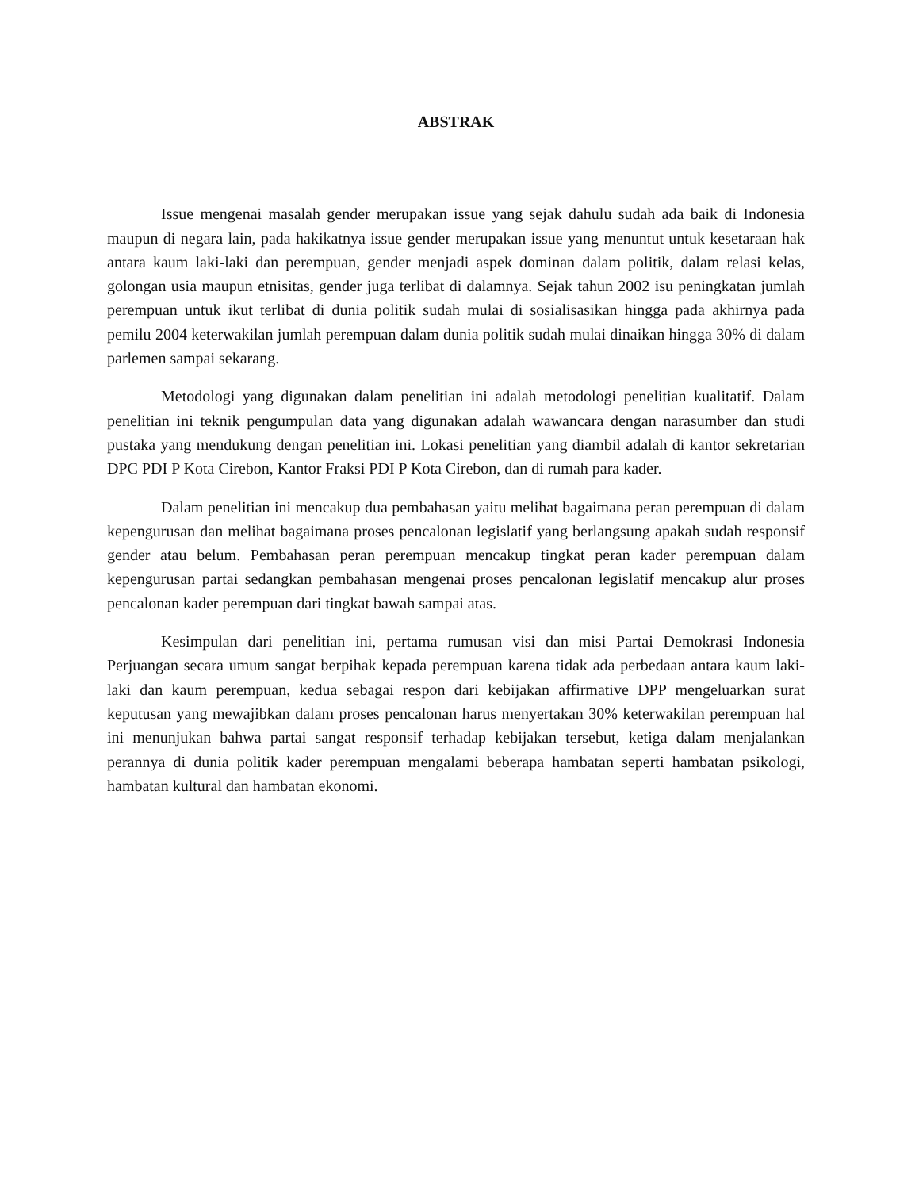ABSTRAK
Issue mengenai masalah gender merupakan issue yang sejak dahulu sudah ada baik di Indonesia maupun di negara lain, pada hakikatnya issue gender merupakan issue yang menuntut untuk kesetaraan hak antara kaum laki-laki dan perempuan, gender menjadi aspek dominan dalam politik, dalam relasi kelas, golongan usia maupun etnisitas, gender juga terlibat di dalamnya. Sejak tahun 2002 isu peningkatan jumlah perempuan untuk ikut terlibat di dunia politik sudah mulai di sosialisasikan hingga pada akhirnya pada pemilu 2004 keterwakilan jumlah perempuan dalam dunia politik sudah mulai dinaikan hingga 30% di dalam parlemen sampai sekarang.
Metodologi yang digunakan dalam penelitian ini adalah metodologi penelitian kualitatif. Dalam penelitian ini teknik pengumpulan data yang digunakan adalah wawancara dengan narasumber dan studi pustaka yang mendukung dengan penelitian ini. Lokasi penelitian yang diambil adalah di kantor sekretarian DPC PDI P Kota Cirebon, Kantor Fraksi PDI P Kota Cirebon, dan di rumah para kader.
Dalam penelitian ini mencakup dua pembahasan yaitu melihat bagaimana peran perempuan di dalam kepengurusan dan melihat bagaimana proses pencalonan legislatif yang berlangsung apakah sudah responsif gender atau belum. Pembahasan peran perempuan mencakup tingkat peran kader perempuan dalam kepengurusan partai sedangkan pembahasan mengenai proses pencalonan legislatif mencakup alur proses pencalonan kader perempuan dari tingkat bawah sampai atas.
Kesimpulan dari penelitian ini, pertama rumusan visi dan misi Partai Demokrasi Indonesia Perjuangan secara umum sangat berpihak kepada perempuan karena tidak ada perbedaan antara kaum laki-laki dan kaum perempuan, kedua sebagai respon dari kebijakan affirmative DPP mengeluarkan surat keputusan yang mewajibkan dalam proses pencalonan harus menyertakan 30% keterwakilan perempuan hal ini menunjukan bahwa partai sangat responsif terhadap kebijakan tersebut, ketiga dalam menjalankan perannya di dunia politik kader perempuan mengalami beberapa hambatan seperti hambatan psikologi, hambatan kultural dan hambatan ekonomi.